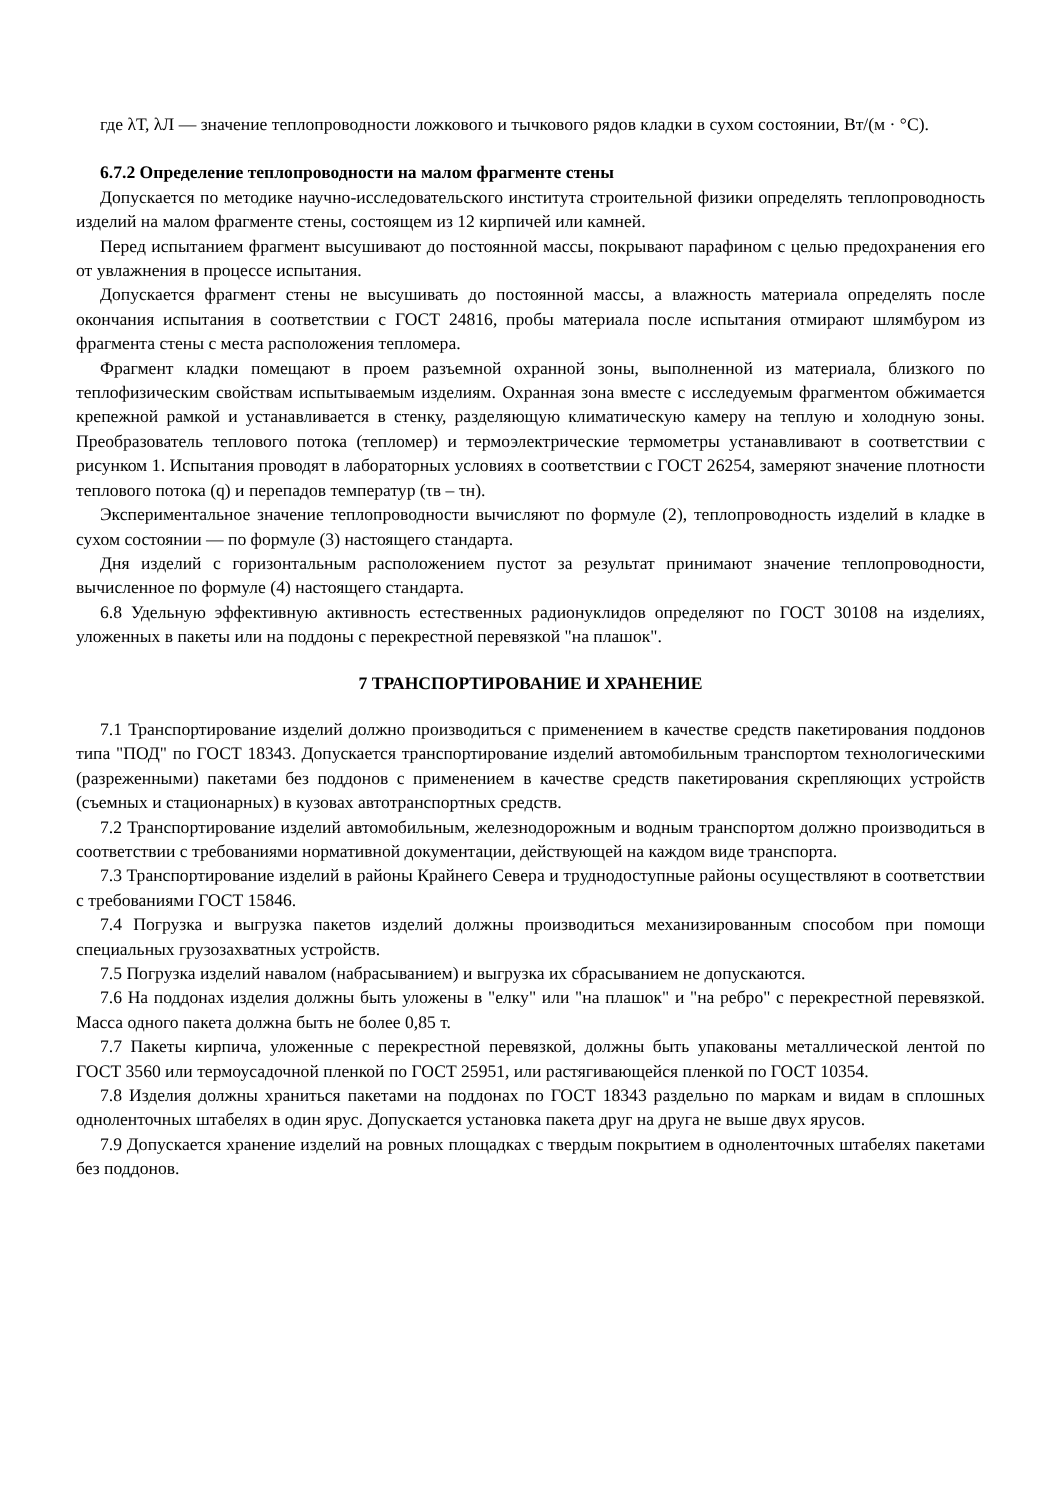где λТ, λЛ — значение теплопроводности ложкового и тычкового рядов кладки в сухом состоянии, Вт/(м · °С).
6.7.2 Определение теплопроводности на малом фрагменте стены
Допускается по методике научно-исследовательского института строительной физики определять теплопроводность изделий на малом фрагменте стены, состоящем из 12 кирпичей или камней.
Перед испытанием фрагмент высушивают до постоянной массы, покрывают парафином с целью предохранения его от увлажнения в процессе испытания.
Допускается фрагмент стены не высушивать до постоянной массы, а влажность материала определять после окончания испытания в соответствии с ГОСТ 24816, пробы материала после испытания отмирают шлямбуром из фрагмента стены с места расположения тепломера.
Фрагмент кладки помещают в проем разъемной охранной зоны, выполненной из материала, близкого по теплофизическим свойствам испытываемым изделиям. Охранная зона вместе с исследуемым фрагментом обжимается крепежной рамкой и устанавливается в стенку, разделяющую климатическую камеру на теплую и холодную зоны. Преобразователь теплового потока (тепломер) и термоэлектрические термометры устанавливают в соответствии с рисунком 1. Испытания проводят в лабораторных условиях в соответствии с ГОСТ 26254, замеряют значение плотности теплового потока (q) и перепадов температур (τв – τн).
Экспериментальное значение теплопроводности вычисляют по формуле (2), теплопроводность изделий в кладке в сухом состоянии — по формуле (3) настоящего стандарта.
Дня изделий с горизонтальным расположением пустот за результат принимают значение теплопроводности, вычисленное по формуле (4) настоящего стандарта.
6.8 Удельную эффективную активность естественных радионуклидов определяют по ГОСТ 30108 на изделиях, уложенных в пакеты или на поддоны с перекрестной перевязкой "на плашок".
7 ТРАНСПОРТИРОВАНИЕ И ХРАНЕНИЕ
7.1 Транспортирование изделий должно производиться с применением в качестве средств пакетирования поддонов типа "ПОД" по ГОСТ 18343. Допускается транспортирование изделий автомобильным транспортом технологическими (разреженными) пакетами без поддонов с применением в качестве средств пакетирования скрепляющих устройств (съемных и стационарных) в кузовах автотранспортных средств.
7.2 Транспортирование изделий автомобильным, железнодорожным и водным транспортом должно производиться в соответствии с требованиями нормативной документации, действующей на каждом виде транспорта.
7.3 Транспортирование изделий в районы Крайнего Севера и труднодоступные районы осуществляют в соответствии с требованиями ГОСТ 15846.
7.4 Погрузка и выгрузка пакетов изделий должны производиться механизированным способом при помощи специальных грузозахватных устройств.
7.5 Погрузка изделий навалом (набрасыванием) и выгрузка их сбрасыванием не допускаются.
7.6 На поддонах изделия должны быть уложены в "елку" или "на плашок" и "на ребро" с перекрестной перевязкой. Масса одного пакета должна быть не более 0,85 т.
7.7 Пакеты кирпича, уложенные с перекрестной перевязкой, должны быть упакованы металлической лентой по ГОСТ 3560 или термоусадочной пленкой по ГОСТ 25951, или растягивающейся пленкой по ГОСТ 10354.
7.8 Изделия должны храниться пакетами на поддонах по ГОСТ 18343 раздельно по маркам и видам в сплошных одноленточных штабелях в один ярус. Допускается установка пакета друг на друга не выше двух ярусов.
7.9 Допускается хранение изделий на ровных площадках с твердым покрытием в одноленточных штабелях пакетами без поддонов.